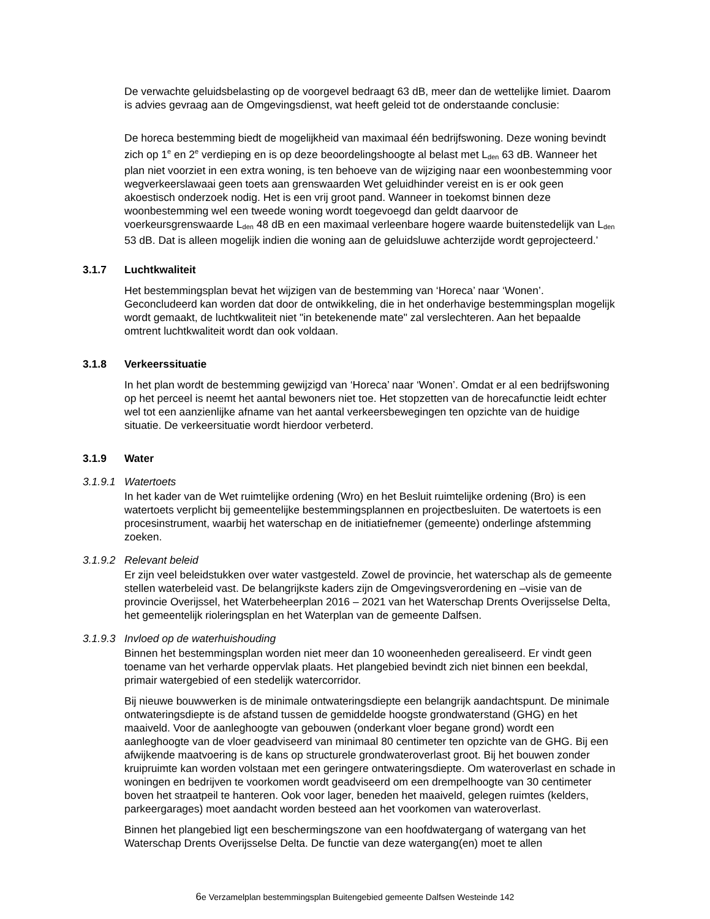De verwachte geluidsbelasting op de voorgevel bedraagt 63 dB, meer dan de wettelijke limiet. Daarom is advies gevraag aan de Omgevingsdienst, wat heeft geleid tot de onderstaande conclusie:
De horeca bestemming biedt de mogelijkheid van maximaal één bedrijfswoning. Deze woning bevindt zich op 1<sup>e</sup> en 2<sup>e</sup> verdieping en is op deze beoordelingshoogte al belast met L<sub>den</sub> 63 dB. Wanneer het plan niet voorziet in een extra woning, is ten behoeve van de wijziging naar een woonbestemming voor wegverkeerslawaai geen toets aan grenswaarden Wet geluidhinder vereist en is er ook geen akoestisch onderzoek nodig. Het is een vrij groot pand. Wanneer in toekomst binnen deze woonbestemming wel een tweede woning wordt toegevoegd dan geldt daarvoor de voerkeursgrenswaarde L<sub>den</sub> 48 dB en een maximaal verleenbare hogere waarde buitenstedelijk van L<sub>den</sub> 53 dB. Dat is alleen mogelijk indien die woning aan de geluidsluwe achterzijde wordt geprojecteerd.’
3.1.7 Luchtkwaliteit
Het bestemmingsplan bevat het wijzigen van de bestemming van ‘Horeca’ naar ‘Wonen’. Geconcludeerd kan worden dat door de ontwikkeling, die in het onderhavige bestemmingsplan mogelijk wordt gemaakt, de luchtkwaliteit niet "in betekenende mate" zal verslechteren. Aan het bepaalde omtrent luchtkwaliteit wordt dan ook voldaan.
3.1.8 Verkeerssituatie
In het plan wordt de bestemming gewijzigd van ‘Horeca’ naar ‘Wonen’. Omdat er al een bedrijfswoning op het perceel is neemt het aantal bewoners niet toe. Het stopzetten van de horecafunctie leidt echter wel tot een aanzienlijke afname van het aantal verkeersbewegingen ten opzichte van de huidige situatie. De verkeersituatie wordt hierdoor verbeterd.
3.1.9 Water
3.1.9.1 Watertoets
In het kader van de Wet ruimtelijke ordening (Wro) en het Besluit ruimtelijke ordening (Bro) is een watertoets verplicht bij gemeentelijke bestemmingsplannen en projectbesluiten. De watertoets is een procesinstrument, waarbij het waterschap en de initiatiefnemer (gemeente) onderlinge afstemming zoeken.
3.1.9.2 Relevant beleid
Er zijn veel beleidstukken over water vastgesteld. Zowel de provincie, het waterschap als de gemeente stellen waterbeleid vast. De belangrijkste kaders zijn de Omgevingsverordening en –visie van de provincie Overijssel, het Waterbeheerplan 2016 – 2021 van het Waterschap Drents Overijsselse Delta, het gemeentelijk rioleringsplan en het Waterplan van de gemeente Dalfsen.
3.1.9.3 Invloed op de waterhuishouding
Binnen het bestemmingsplan worden niet meer dan 10 wooneenheden gerealiseerd. Er vindt geen toename van het verharde oppervlak plaats. Het plangebied bevindt zich niet binnen een beekdal, primair watergebied of een stedelijk watercorridor.
Bij nieuwe bouwwerken is de minimale ontwateringsdiepte een belangrijk aandachtspunt. De minimale ontwateringsdiepte is de afstand tussen de gemiddelde hoogste grondwaterstand (GHG) en het maaiveld. Voor de aanleghoogte van gebouwen (onderkant vloer begane grond) wordt een aanleghoogte van de vloer geadviseerd van minimaal 80 centimeter ten opzichte van de GHG. Bij een afwijkende maatvoering is de kans op structurele grondwateroverlast groot. Bij het bouwen zonder kruipruimte kan worden volstaan met een geringere ontwateringsdiepte. Om wateroverlast en schade in woningen en bedrijven te voorkomen wordt geadviseerd om een drempelhoogte van 30 centimeter boven het straatpeil te hanteren. Ook voor lager, beneden het maaiveld, gelegen ruimtes (kelders, parkeergarages) moet aandacht worden besteed aan het voorkomen van wateroverlast.
Binnen het plangebied ligt een beschermingszone van een hoofdwatergang of watergang van het Waterschap Drents Overijsselse Delta. De functie van deze watergang(en) moet te allen
6e Verzamelplan bestemmingsplan Buitengebied gemeente Dalfsen Westeinde 142